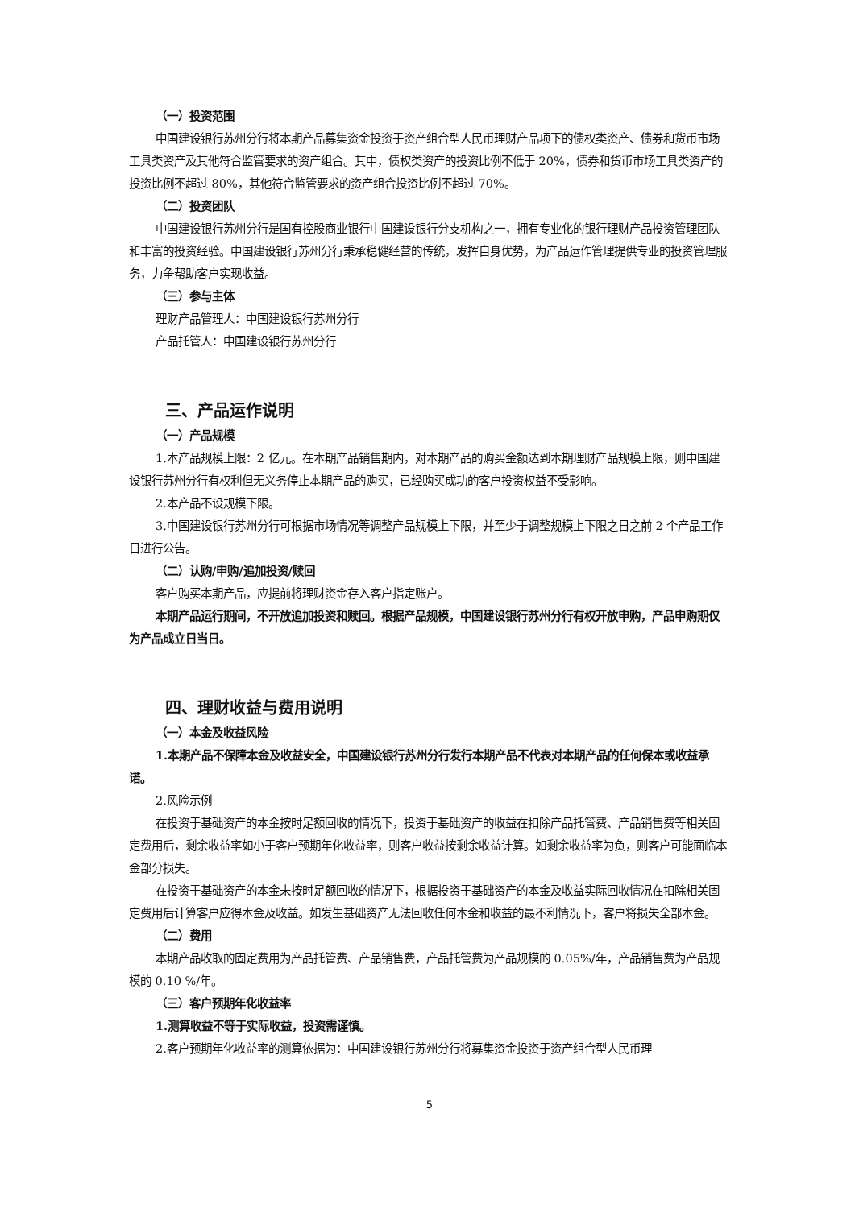（一）投资范围
中国建设银行苏州分行将本期产品募集资金投资于资产组合型人民币理财产品项下的债权类资产、债券和货币市场工具类资产及其他符合监管要求的资产组合。其中，债权类资产的投资比例不低于 20%，债券和货币市场工具类资产的投资比例不超过 80%，其他符合监管要求的资产组合投资比例不超过 70%。
（二）投资团队
中国建设银行苏州分行是国有控股商业银行中国建设银行分支机构之一，拥有专业化的银行理财产品投资管理团队和丰富的投资经验。中国建设银行苏州分行秉承稳健经营的传统，发挥自身优势，为产品运作管理提供专业的投资管理服务，力争帮助客户实现收益。
（三）参与主体
理财产品管理人：中国建设银行苏州分行
产品托管人：中国建设银行苏州分行
三、产品运作说明
（一）产品规模
1.本产品规模上限：2 亿元。在本期产品销售期内，对本期产品的购买金额达到本期理财产品规模上限，则中国建设银行苏州分行有权利但无义务停止本期产品的购买，已经购买成功的客户投资权益不受影响。
2.本产品不设规模下限。
3.中国建设银行苏州分行可根据市场情况等调整产品规模上下限，并至少于调整规模上下限之日之前 2 个产品工作日进行公告。
（二）认购/申购/追加投资/赎回
客户购买本期产品，应提前将理财资金存入客户指定账户。
本期产品运行期间，不开放追加投资和赎回。根据产品规模，中国建设银行苏州分行有权开放申购，产品申购期仅为产品成立日当日。
四、理财收益与费用说明
（一）本金及收益风险
1.本期产品不保障本金及收益安全，中国建设银行苏州分行发行本期产品不代表对本期产品的任何保本或收益承诺。
2.风险示例
在投资于基础资产的本金按时足额回收的情况下，投资于基础资产的收益在扣除产品托管费、产品销售费等相关固定费用后，剩余收益率如小于客户预期年化收益率，则客户收益按剩余收益计算。如剩余收益率为负，则客户可能面临本金部分损失。
在投资于基础资产的本金未按时足额回收的情况下，根据投资于基础资产的本金及收益实际回收情况在扣除相关固定费用后计算客户应得本金及收益。如发生基础资产无法回收任何本金和收益的最不利情况下，客户将损失全部本金。
（二）费用
本期产品收取的固定费用为产品托管费、产品销售费，产品托管费为产品规模的 0.05%/年，产品销售费为产品规模的 0.10 %/年。
（三）客户预期年化收益率
1.测算收益不等于实际收益，投资需谨慎。
2.客户预期年化收益率的测算依据为：中国建设银行苏州分行将募集资金投资于资产组合型人民币理
5